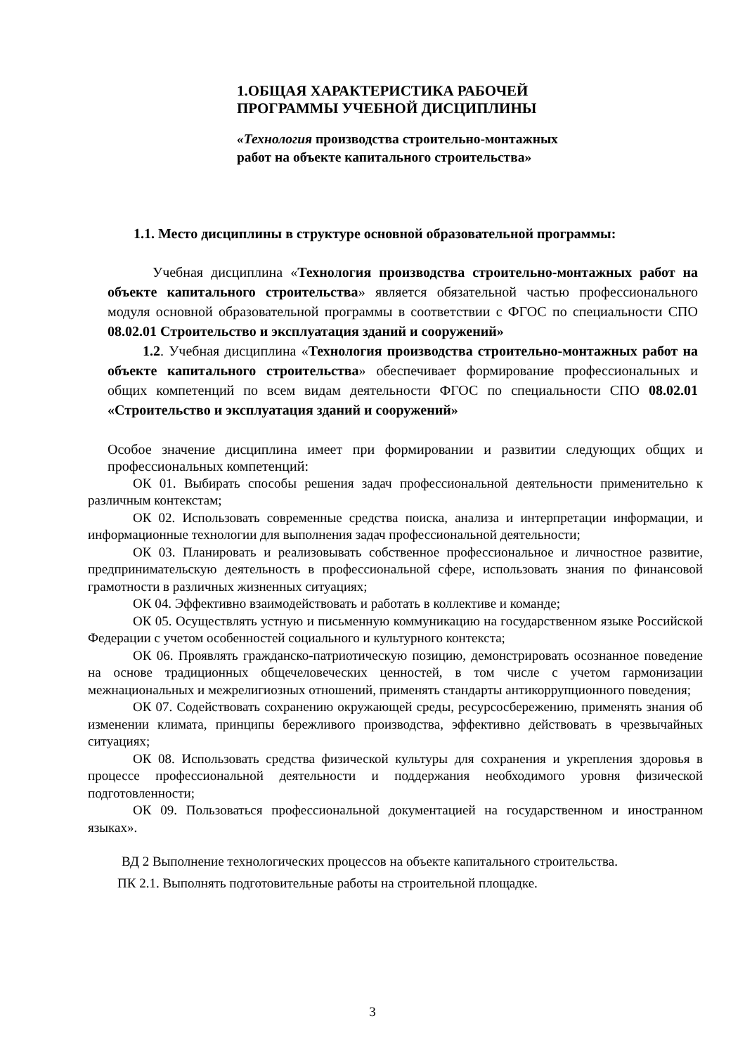1.ОБЩАЯ ХАРАКТЕРИСТИКА РАБОЧЕЙ ПРОГРАММЫ УЧЕБНОЙ ДИСЦИПЛИНЫ
«Технология производства строительно-монтажных работ на объекте капитального строительства»
1.1. Место дисциплины в структуре основной образовательной программы:
Учебная дисциплина «Технология производства строительно-монтажных работ на объекте капитального строительства» является обязательной частью профессионального модуля основной образовательной программы в соответствии с ФГОС по специальности СПО 08.02.01 Строительство и эксплуатация зданий и сооружений»
1.2. Учебная дисциплина «Технология производства строительно-монтажных работ на объекте капитального строительства» обеспечивает формирование профессиональных и общих компетенций по всем видам деятельности ФГОС по специальности СПО 08.02.01 «Строительство и эксплуатация зданий и сооружений»
Особое значение дисциплина имеет при формировании и развитии следующих общих и профессиональных компетенций:
ОК 01. Выбирать способы решения задач профессиональной деятельности применительно к различным контекстам;
ОК 02. Использовать современные средства поиска, анализа и интерпретации информации, и информационные технологии для выполнения задач профессиональной деятельности;
ОК 03. Планировать и реализовывать собственное профессиональное и личностное развитие, предпринимательскую деятельность в профессиональной сфере, использовать знания по финансовой грамотности в различных жизненных ситуациях;
ОК 04. Эффективно взаимодействовать и работать в коллективе и команде;
ОК 05. Осуществлять устную и письменную коммуникацию на государственном языке Российской Федерации с учетом особенностей социального и культурного контекста;
ОК 06. Проявлять гражданско-патриотическую позицию, демонстрировать осознанное поведение на основе традиционных общечеловеческих ценностей, в том числе с учетом гармонизации межнациональных и межрелигиозных отношений, применять стандарты антикоррупционного поведения;
ОК 07. Содействовать сохранению окружающей среды, ресурсосбережению, применять знания об изменении климата, принципы бережливого производства, эффективно действовать в чрезвычайных ситуациях;
ОК 08. Использовать средства физической культуры для сохранения и укрепления здоровья в процессе профессиональной деятельности и поддержания необходимого уровня физической подготовленности;
ОК 09. Пользоваться профессиональной документацией на государственном и иностранном языках».
ВД 2 Выполнение технологических процессов на объекте капитального строительства.
ПК 2.1. Выполнять подготовительные работы на строительной площадке.
3